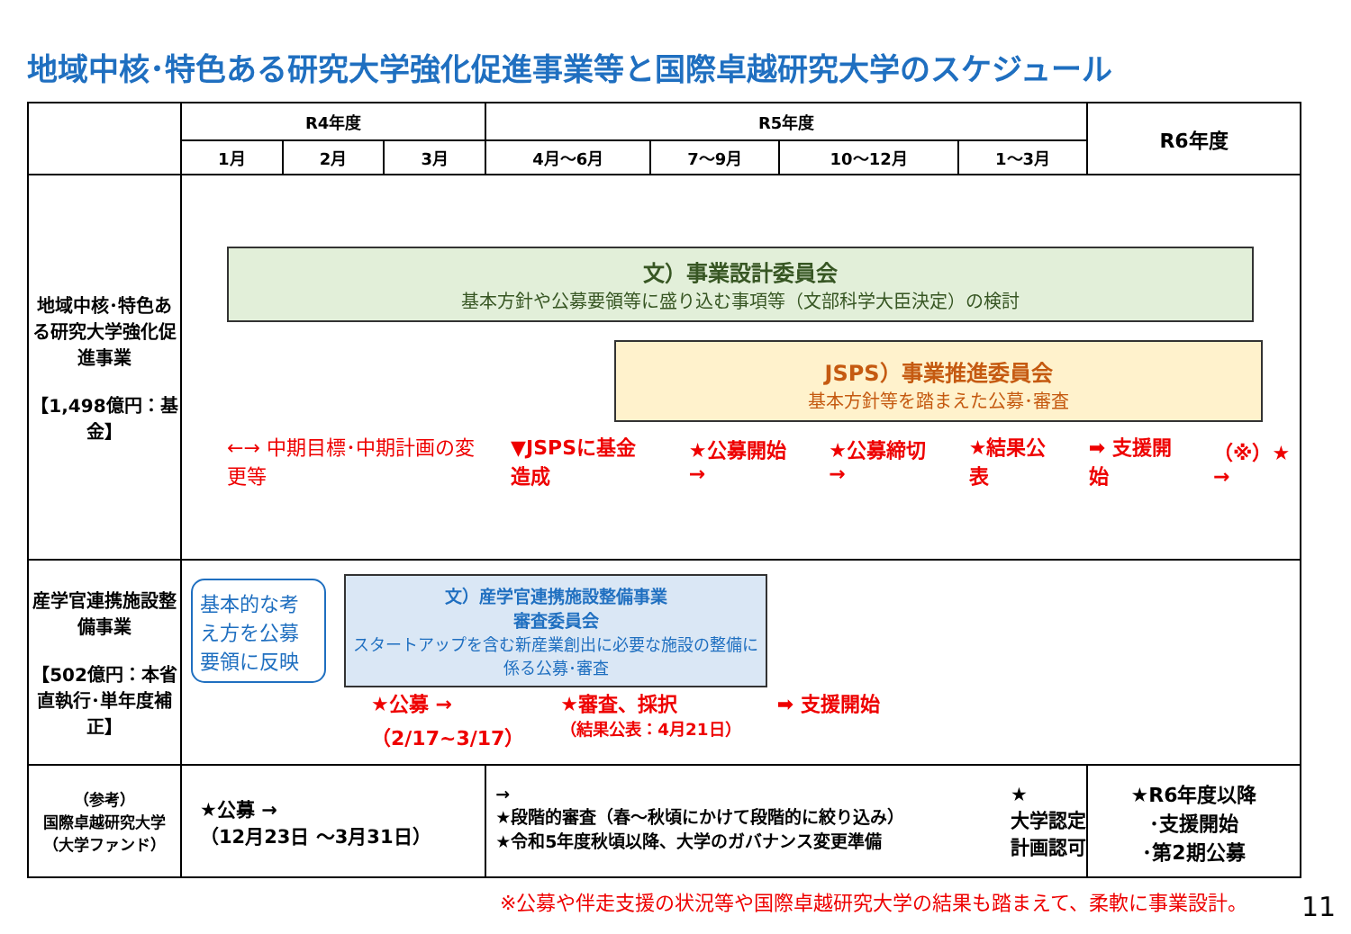地域中核･特色ある研究大学強化促進事業等と国際卓越研究大学のスケジュール
| | R4年度 | | | R5年度 | | | | R6年度 |
| --- | --- | --- | --- | --- | --- | --- | --- | --- |
| | 1月 | 2月 | 3月 | 4月～6月 | 7～9月 | 10～12月 | 1～3月 | |
| 地域中核･特色ある研究大学強化促進事業 【1,498億円：基金】 | 文）事業設計委員会 基本方針や公募要領等に盛り込む事項等（文部科学大臣決定）の検討 JSPS）事業推進委員会 基本方針等を踏まえた公募･審査 ←→ 中期目標･中期計画の変更等 ▼JSPSに基金造成 ★公募開始 → ★公募締切 → ★結果公表 ➡ 支援開始 （※）★ → | | | | | | | |
| 産学官連携施設整備事業 【502億円：本省直執行･単年度補正】 | 基本的な考え方を公募要領に反映 文）産学官連携施設整備事業 審査委員会 スタートアップを含む新産業創出に必要な施設の整備に係る公募･審査 ★公募 → （2/17~3/17） ★審査、採択 （結果公表：4月21日） ➡ 支援開始 | | | | | | | |
| （参考） 国際卓越研究大学 （大学ファンド） | ★公募 → （12月23日 ～3月31日） | | | → ★段階的審査（春～秋頃にかけて段階的に絞り込み） ★令和5年度秋頃以降、大学のガバナンス変更準備 ★ 大学認定 計画認可 | | | | ★R6年度以降 ･支援開始 ･第2期公募 |
※公募や伴走支援の状況等や国際卓越研究大学の結果も踏まえて、柔軟に事業設計。
11